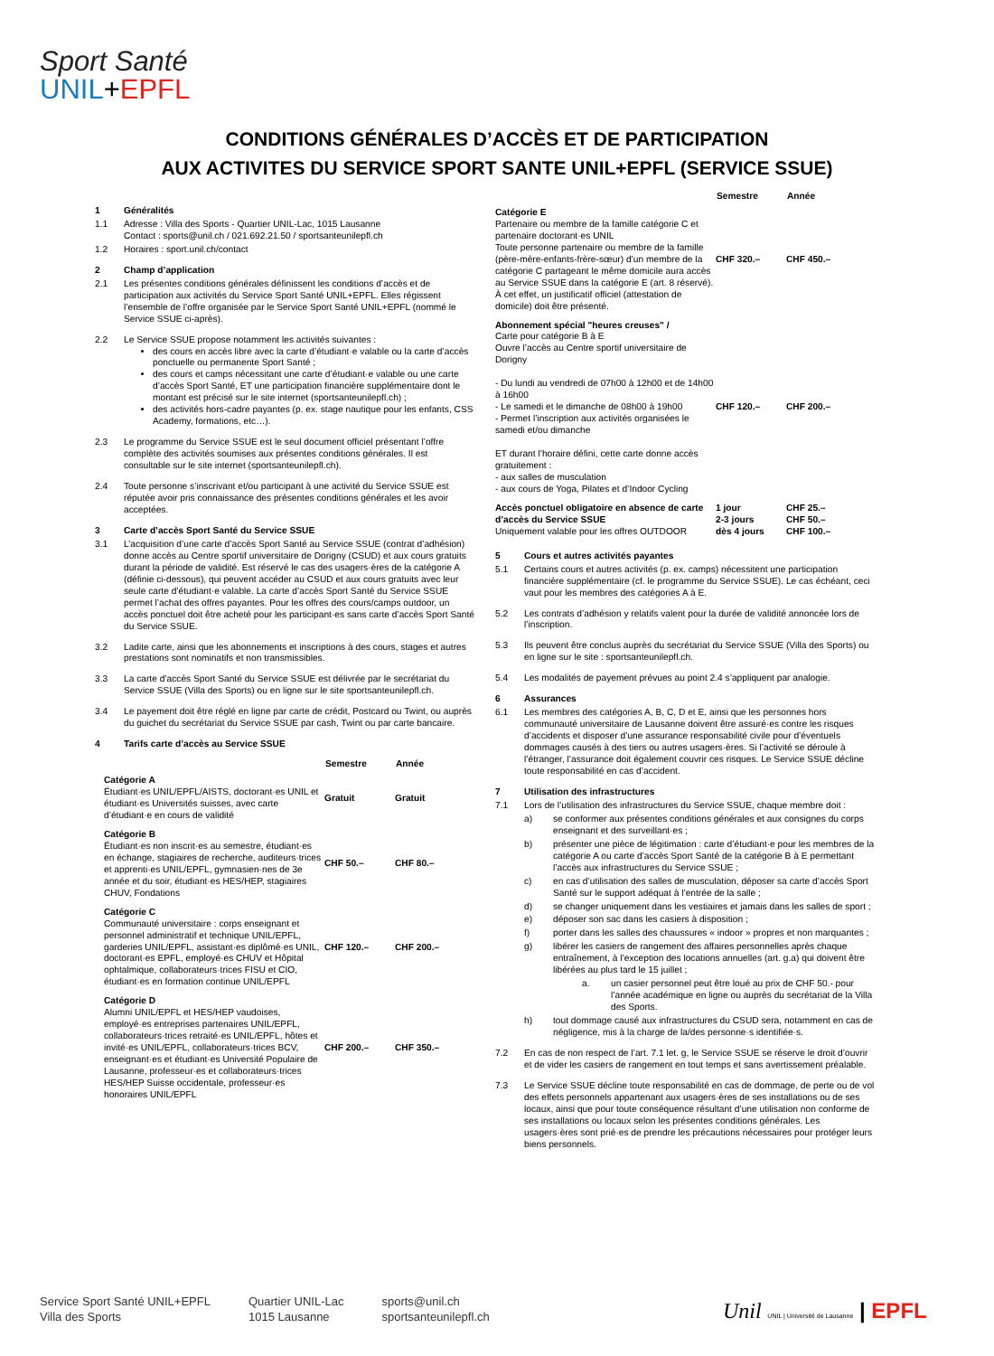Sport Santé
UNIL+EPFL
CONDITIONS GÉNÉRALES D’ACCÈS ET DE PARTICIPATION
AUX ACTIVITES DU SERVICE SPORT SANTE UNIL+EPFL (SERVICE SSUE)
1 Généralités
1.1 Adresse : Villa des Sports - Quartier UNIL-Lac, 1015 Lausanne
Contact : sports@unil.ch / 021.692.21.50 / sportsanteunilepfl.ch
1.2 Horaires : sport.unil.ch/contact
2 Champ d’application
2.1 Les présentes conditions générales définissent les conditions d’accès et de participation aux activités du Service Sport Santé UNIL+EPFL. Elles régissent l’ensemble de l’offre organisée par le Service Sport Santé UNIL+EPFL (nommé le Service SSUE ci-après).
2.2 Le Service SSUE propose notamment les activités suivantes :
des cours en accès libre avec la carte d’étudiant·e valable ou la carte d’accès ponctuelle ou permanente Sport Santé ;
des cours et camps nécessitant une carte d’étudiant·e valable ou une carte d’accès Sport Santé, ET une participation financière supplémentaire dont le montant est précisé sur le site internet (sportsanteunilepfl.ch) ;
des activités hors-cadre payantes (p. ex. stage nautique pour les enfants, CSS Academy, formations, etc…).
2.3 Le programme du Service SSUE est le seul document officiel présentant l’offre complète des activités soumises aux présentes conditions générales. Il est consultable sur le site internet (sportsanteunilepfl.ch).
2.4 Toute personne s’inscrivant et/ou participant à une activité du Service SSUE est réputée avoir pris connaissance des présentes conditions générales et les avoir acceptées.
3 Carte d’accès Sport Santé du Service SSUE
3.1 L’acquisition d’une carte d’accès Sport Santé au Service SSUE (contrat d’adhésion) donne accès au Centre sportif universitaire de Dorigny (CSUD) et aux cours gratuits durant la période de validité. Est réservé le cas des usagers·ères de la catégorie A (définie ci-dessous), qui peuvent accéder au CSUD et aux cours gratuits avec leur seule carte d’étudiant·e valable. La carte d’accès Sport Santé du Service SSUE permet l’achat des offres payantes. Pour les offres des cours/camps outdoor, un accès ponctuel doit être acheté pour les participant·es sans carte d’accès Sport Santé du Service SSUE.
3.2 Ladite carte, ainsi que les abonnements et inscriptions à des cours, stages et autres prestations sont nominatifs et non transmissibles.
3.3 La carte d’accès Sport Santé du Service SSUE est délivrée par le secrétariat du Service SSUE (Villa des Sports) ou en ligne sur le site sportsanteunilepfl.ch.
3.4 Le payement doit être réglé en ligne par carte de crédit, Postcard ou Twint, ou auprès du guichet du secrétariat du Service SSUE par cash, Twint ou par carte bancaire.
4 Tarifs carte d’accès au Service SSUE
| | Semestre | Année |
| Catégorie A Étudiant·es UNIL/EPFL/AISTS, doctorant·es UNIL et étudiant·es Universités suisses, avec carte d’étudiant·e en cours de validité | Gratuit | Gratuit |
| Catégorie B Étudiant·es non inscrit·es au semestre, étudiant·es en échange, stagiaires de recherche, auditeurs·trices et apprenti·es UNIL/EPFL, gymnasien·nes de 3e année et du soir, étudiant·es HES/HEP, stagiaires CHUV, Fondations | CHF 50.– | CHF 80.– |
| Catégorie C Communauté universitaire : corps enseignant et personnel administratif et technique UNIL/EPFL, garderies UNIL/EPFL, assistant·es diplômé·es UNIL, doctorant·es EPFL, employé·es CHUV et Hôpital ophtalmique, collaborateurs·trices FISU et CIO, étudiant·es en formation continue UNIL/EPFL | CHF 120.– | CHF 200.– |
| Catégorie D Alumni UNIL/EPFL et HES/HEP vaudoises, employé·es entreprises partenaires UNIL/EPFL, collaborateurs·trices retraité·es UNIL/EPFL, hôtes et invité·es UNIL/EPFL, collaborateurs·trices BCV, enseignant·es et étudiant·es Université Populaire de Lausanne, professeur·es et collaborateurs·trices HES/HEP Suisse occidentale, professeur·es honoraires UNIL/EPFL | CHF 200.– | CHF 350.– |
| | Semestre | Année |
| Catégorie E Partenaire ou membre de la famille catégorie C et partenaire doctorant·es UNIL Toute personne partenaire ou membre de la famille (père-mère-enfants-frère-sœur) d’un membre de la catégorie C partageant le même domicile aura accès au Service SSUE dans la catégorie E (art. 8 réservé). À cet effet, un justificatif officiel (attestation de domicile) doit être présenté. | CHF 320.– | CHF 450.– |
| Abonnement spécial "heures creuses" / Carte pour catégorie B à E Ouvre l’accès au Centre sportif universitaire de Dorigny - Du lundi au vendredi de 07h00 à 12h00 et de 14h00 à 16h00 - Le samedi et le dimanche de 08h00 à 19h00 - Permet l’inscription aux activités organisées le samedi et/ou dimanche ET durant l’horaire défini, cette carte donne accès gratuitement : - aux salles de musculation - aux cours de Yoga, Pilates et d’Indoor Cycling | CHF 120.– | CHF 200.– |
| Accès ponctuel obligatoire en absence de carte d’accès du Service SSUE Uniquement valable pour les offres OUTDOOR | 1 jour 2-3 jours dès 4 jours | CHF 25.– CHF 50.– CHF 100.– |
5 Cours et autres activités payantes
5.1 Certains cours et autres activités (p. ex. camps) nécessitent une participation financière supplémentaire (cf. le programme du Service SSUE). Le cas échéant, ceci vaut pour les membres des catégories A à E.
5.2 Les contrats d’adhésion y relatifs valent pour la durée de validité annoncée lors de l’inscription.
5.3 Ils peuvent être conclus auprès du secrétariat du Service SSUE (Villa des Sports) ou en ligne sur le site : sportsanteunilepfl.ch.
5.4 Les modalités de payement prévues au point 2.4 s’appliquent par analogie.
6 Assurances
6.1 Les membres des catégories A, B, C, D et E, ainsi que les personnes hors communauté universitaire de Lausanne doivent être assuré·es contre les risques d’accidents et disposer d’une assurance responsabilité civile pour d’éventuels dommages causés à des tiers ou autres usagers·ères. Si l’activité se déroule à l’étranger, l’assurance doit également couvrir ces risques. Le Service SSUE décline toute responsabilité en cas d’accident.
7 Utilisation des infrastructures
7.1 Lors de l’utilisation des infrastructures du Service SSUE, chaque membre doit :
a) se conformer aux présentes conditions générales et aux consignes du corps enseignant et des surveillant·es ;
b) présenter une pièce de légitimation : carte d’étudiant·e pour les membres de la catégorie A ou carte d’accès Sport Santé de la catégorie B à E permettant l’accès aux infrastructures du Service SSUE ;
c) en cas d’utilisation des salles de musculation, déposer sa carte d’accès Sport Santé sur le support adéquat à l’entrée de la salle ;
d) se changer uniquement dans les vestiaires et jamais dans les salles de sport ;
e) déposer son sac dans les casiers à disposition ;
f) porter dans les salles des chaussures « indoor » propres et non marquantes ;
g) libérer les casiers de rangement des affaires personnelles après chaque entraînement, à l’exception des locations annuelles (art. g.a) qui doivent être libérées au plus tard le 15 juillet ;
a. un casier personnel peut être loué au prix de CHF 50.- pour l’année académique en ligne ou auprès du secrétariat de la Villa des Sports.
h) tout dommage causé aux infrastructures du CSUD sera, notamment en cas de négligence, mis à la charge de la/des personne·s identifiée·s.
7.2 En cas de non respect de l’art. 7.1 let. g, le Service SSUE se réserve le droit d’ouvrir et de vider les casiers de rangement en tout temps et sans avertissement préalable.
7.3 Le Service SSUE décline toute responsabilité en cas de dommage, de perte ou de vol des effets personnels appartenant aux usagers·ères de ses installations ou de ses locaux, ainsi que pour toute conséquence résultant d’une utilisation non conforme de ses installations ou locaux selon les présentes conditions générales. Les usagers·ères sont prié·es de prendre les précautions nécessaires pour protéger leurs biens personnels.
Service Sport Santé UNIL+EPFL
Villa des Sports
Quartier UNIL-Lac
1015 Lausanne
sports@unil.ch
sportsanteunilepfl.ch
Unil UNIL | Université de Lausanne | EPFL